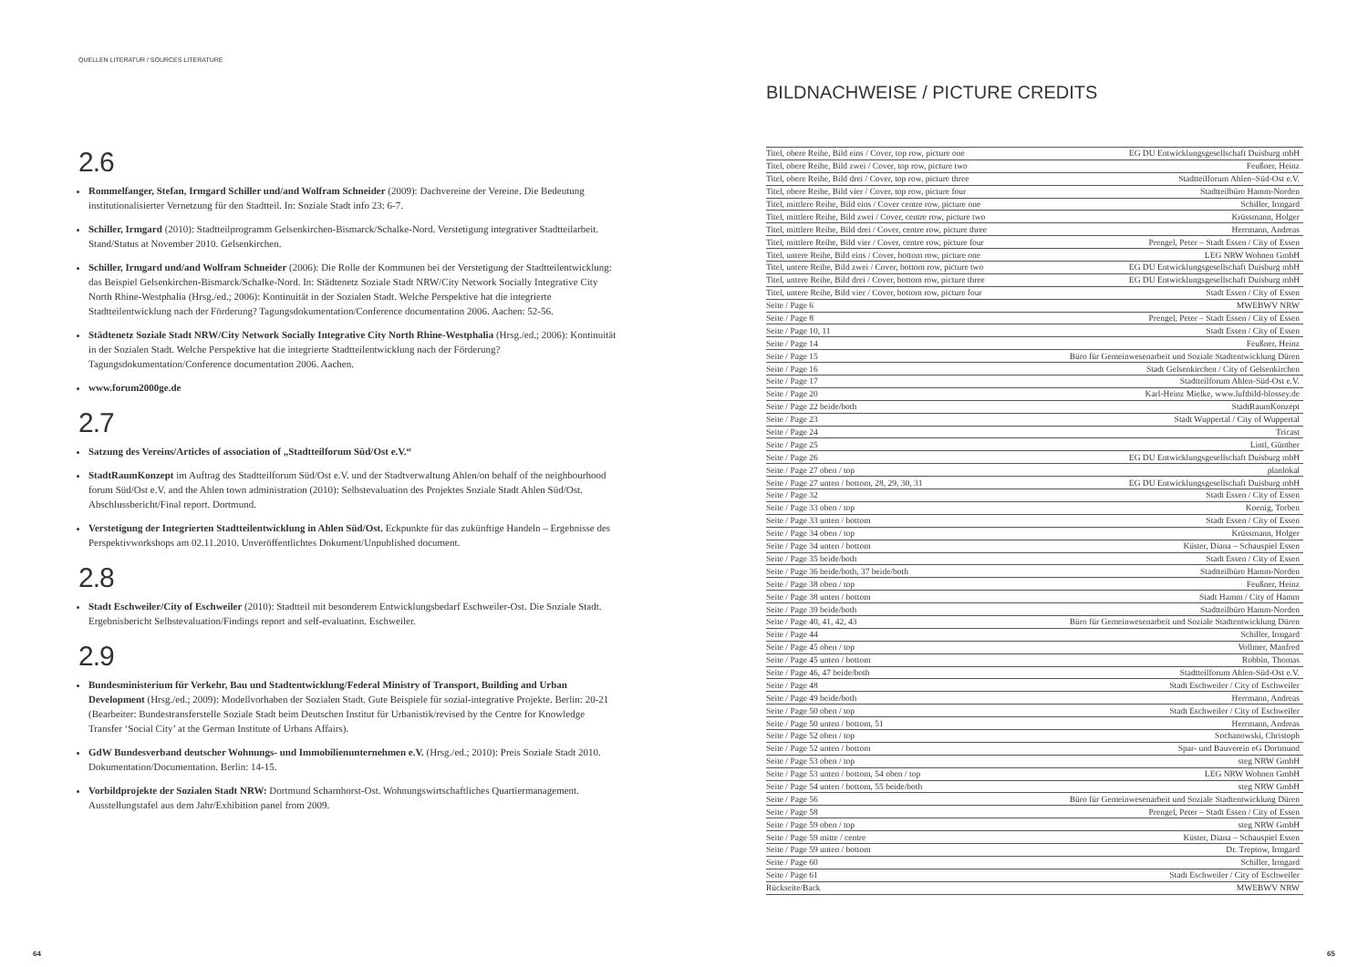QUELLEN LITERATUR / SOURCES LITERATURE
2.6
Rommelfanger, Stefan, Irmgard Schiller und/and Wolfram Schneider (2009): Dachvereine der Vereine. Die Bedeutung institutionalisierter Vernetzung für den Stadtteil. In: Soziale Stadt info 23: 6-7.
Schiller, Irmgard (2010): Stadtteilprogramm Gelsenkirchen-Bismarck/Schalke-Nord. Verstetigung integrativer Stadtteilarbeit. Stand/Status at November 2010. Gelsenkirchen.
Schiller, Irmgard und/and Wolfram Schneider (2006): Die Rolle der Kommunen bei der Verstetigung der Stadtteilentwicklung: das Beispiel Gelsenkirchen-Bismarck/Schalke-Nord. In: Städtenetz Soziale Stadt NRW/City Network Socially Integrative City North Rhine-Westphalia (Hrsg./ed.; 2006): Kontinuität in der Sozialen Stadt. Welche Perspektive hat die integrierte Stadtteilentwicklung nach der Förderung? Tagungsdokumentation/Conference documentation 2006. Aachen: 52-56.
Städtenetz Soziale Stadt NRW/City Network Socially Integrative City North Rhine-Westphalia (Hrsg./ed.; 2006): Kontinuität in der Sozialen Stadt. Welche Perspektive hat die integrierte Stadtteilentwicklung nach der Förderung? Tagungsdokumentation/Conference documentation 2006. Aachen.
www.forum2000ge.de
2.7
Satzung des Vereins/Articles of association of „Stadtteilforum Süd/Ost e.V.“
StadtRaumKonzept im Auftrag des Stadtteilforum Süd/Ost e.V. und der Stadtverwaltung Ahlen/on behalf of the neighbourhood forum Süd/Ost e.V. and the Ahlen town administration (2010): Selbstevaluation des Projektes Soziale Stadt Ahlen Süd/Ost. Abschlussbericht/Final report. Dortmund.
Verstetigung der Integrierten Stadtteilentwicklung in Ahlen Süd/Ost. Eckpunkte für das zukünftige Handeln – Ergebnisse des Perspektivworkshops am 02.11.2010. Unveröffentlichtes Dokument/Unpublished document.
2.8
Stadt Eschweiler/City of Eschweiler (2010): Stadtteil mit besonderem Entwicklungsbedarf Eschweiler-Ost. Die Soziale Stadt. Ergebnisbericht Selbstevaluation/Findings report and self-evaluation. Eschweiler.
2.9
Bundesministerium für Verkehr, Bau und Stadtentwicklung/Federal Ministry of Transport, Building and Urban Development (Hrsg./ed.; 2009): Modellvorhaben der Sozialen Stadt. Gute Beispiele für sozial-integrative Projekte. Berlin: 20-21 (Bearbeiter: Bundestransferstelle Soziale Stadt beim Deutschen Institut für Urbanistik/revised by the Centre for Knowledge Transfer ‘Social City’ at the German Institute of Urbans Affairs).
GdW Bundesverband deutscher Wohnungs- und Immobilienunternehmen e.V. (Hrsg./ed.; 2010): Preis Soziale Stadt 2010. Dokumentation/Documentation. Berlin: 14-15.
Vorbildprojekte der Sozialen Stadt NRW: Dortmund Scharnhorst-Ost. Wohnungswirtschaftliches Quartiermanagement. Ausstellungstafel aus dem Jahr/Exhibition panel from 2009.
BILDNACHWEISE / PICTURE CREDITS
| Titel, obere Reihe, Bild eins / Cover, top row, picture one | EG DU Entwicklungsgesellschaft Duisburg mbH |
| Titel, obere Reihe, Bild zwei / Cover, top row, picture two | Feußner, Heinz |
| Titel, obere Reihe, Bild drei / Cover, top row, picture three | Stadtteilforum Ahlen–Süd-Ost e.V. |
| Titel, obere Reihe, Bild vier / Cover, top row, picture four | Stadtteilbüro Hamm-Norden |
| Titel, mittlere Reihe, Bild eins / Cover centre row, picture one | Schiller, Irmgard |
| Titel, mittlere Reihe, Bild zwei / Cover, centre row, picture two | Krüssmann, Holger |
| Titel, mittlere Reihe, Bild drei / Cover, centre row, picture three | Herrmann, Andreas |
| Titel, mittlere Reihe, Bild vier / Cover, centre row, picture four | Prengel, Peter – Stadt Essen / City of Essen |
| Titel, untere Reihe, Bild eins / Cover, bottom row, picture one | LEG NRW Wohnen GmbH |
| Titel, untere Reihe, Bild zwei / Cover, bottom row, picture two | EG DU Entwicklungsgesellschaft Duisburg mbH |
| Titel, untere Reihe, Bild drei / Cover, bottom row, picture three | EG DU Entwicklungsgesellschaft Duisburg mbH |
| Titel, untere Reihe, Bild vier / Cover, bottom row, picture four | Stadt Essen / City of Essen |
| Seite / Page 6 | MWEBWV NRW |
| Seite / Page 8 | Prengel, Peter – Stadt Essen / City of Essen |
| Seite / Page 10, 11 | Stadt Essen / City of Essen |
| Seite / Page 14 | Feußner, Heinz |
| Seite / Page 15 | Büro für Gemeinwesenarbeit und Soziale Stadtentwicklung Düren |
| Seite / Page 16 | Stadt Gelsenkirchen / City of Gelsenkirchen |
| Seite / Page 17 | Stadtteilforum Ahlen-Süd-Ost e.V. |
| Seite / Page 20 | Karl-Heinz Mielke, www.luftbild-blossey.de |
| Seite / Page 22 beide/both | StadtRaumKonzept |
| Seite / Page 23 | Stadt Wuppertal / City of Wuppertal |
| Seite / Page 24 | Tricast |
| Seite / Page 25 | Lintl, Günther |
| Seite / Page 26 | EG DU Entwicklungsgesellschaft Duisburg mbH |
| Seite / Page 27 oben / top | planlokal |
| Seite / Page 27 unten / bottom, 28, 29, 30, 31 | EG DU Entwicklungsgesellschaft Duisburg mbH |
| Seite / Page 32 | Stadt Essen / City of Essen |
| Seite / Page 33 oben / top | Koenig, Torben |
| Seite / Page 33 unten / bottom | Stadt Essen / City of Essen |
| Seite / Page 34 oben / top | Krüssmann, Holger |
| Seite / Page 34 unten / bottom | Küster, Diana – Schauspiel Essen |
| Seite / Page 35 beide/both | Stadt Essen / City of Essen |
| Seite / Page 36 beide/both, 37 beide/both | Stadtteilbüro Hamm-Norden |
| Seite / Page 38 oben / top | Feußner, Heinz |
| Seite / Page 38 unten / bottom | Stadt Hamm / City of Hamm |
| Seite / Page 39 beide/both | Stadtteilbüro Hamm-Norden |
| Seite / Page 40, 41, 42, 43 | Büro für Gemeinwesenarbeit und Soziale Stadtentwicklung Düren |
| Seite / Page 44 | Schiller, Irmgard |
| Seite / Page 45 oben / top | Vollmer, Manfred |
| Seite / Page 45 unten / bottom | Robbin, Thomas |
| Seite / Page 46, 47 beide/both | Stadtteilforum Ahlen-Süd-Ost e.V. |
| Seite / Page 48 | Stadt Eschweiler / City of Eschweiler |
| Seite / Page 49 beide/both | Herrmann, Andreas |
| Seite / Page 50 oben / top | Stadt Eschweiler / City of Eschweiler |
| Seite / Page 50 unten / bottom, 51 | Herrmann, Andreas |
| Seite / Page 52 oben / top | Sochanowski, Christoph |
| Seite / Page 52 unten / bottom | Spar- und Bauverein eG Dortmund |
| Seite / Page 53 oben / top | steg NRW GmbH |
| Seite / Page 53 unten / bottom, 54 oben / top | LEG NRW Wohnen GmbH |
| Seite / Page 54 unten / bottom, 55 beide/both | steg NRW GmbH |
| Seite / Page 56 | Büro für Gemeinwesenarbeit und Soziale Stadtentwicklung Düren |
| Seite / Page 58 | Prengel, Peter – Stadt Essen / City of Essen |
| Seite / Page 59 oben / top | steg NRW GmbH |
| Seite / Page 59 mitte / centre | Küster, Diana – Schauspiel Essen |
| Seite / Page 59 unten / bottom | Dr. Treptow, Irmgard |
| Seite / Page 60 | Schiller, Irmgard |
| Seite / Page 61 | Stadt Eschweiler / City of Eschweiler |
| Rückseite/Back | MWEBWV NRW |
64 65